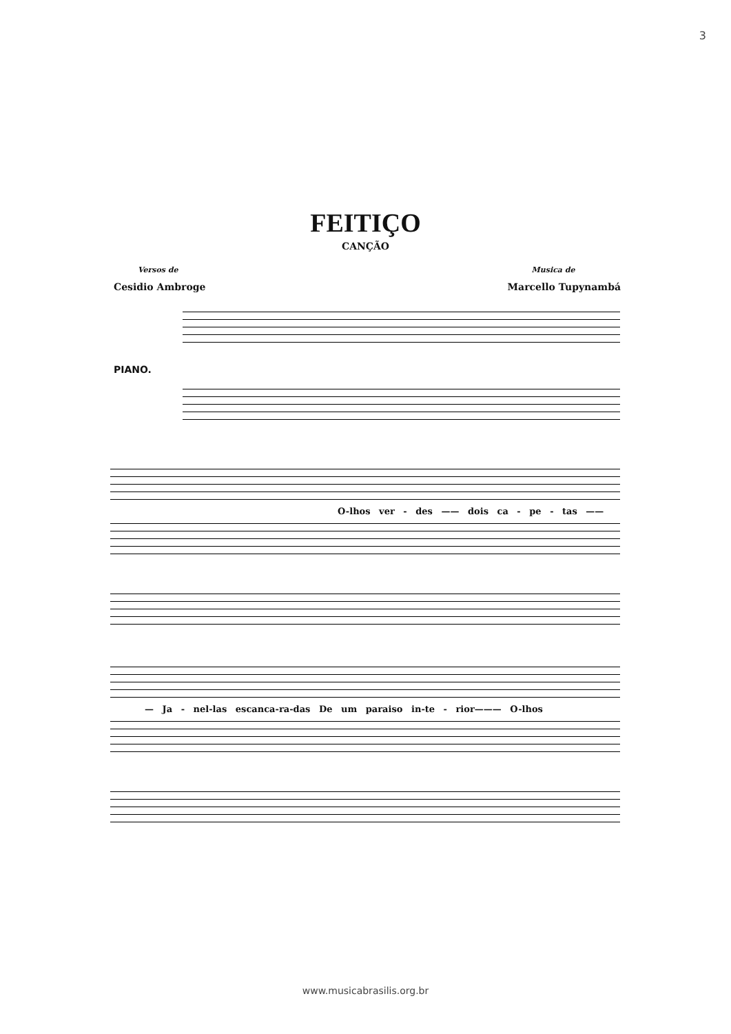3
FEITIÇO
CANÇÃO
Versos de
Cesidio Ambroge
Musica de
Marcello Tupynambá
PIANO.
O-lhos ver - des —— dois ca - pe - tas ——
— Ja - nel-las escanca-ra-das De um paraiso in-te - rior——— O-lhos
www.musicabrasilis.org.br